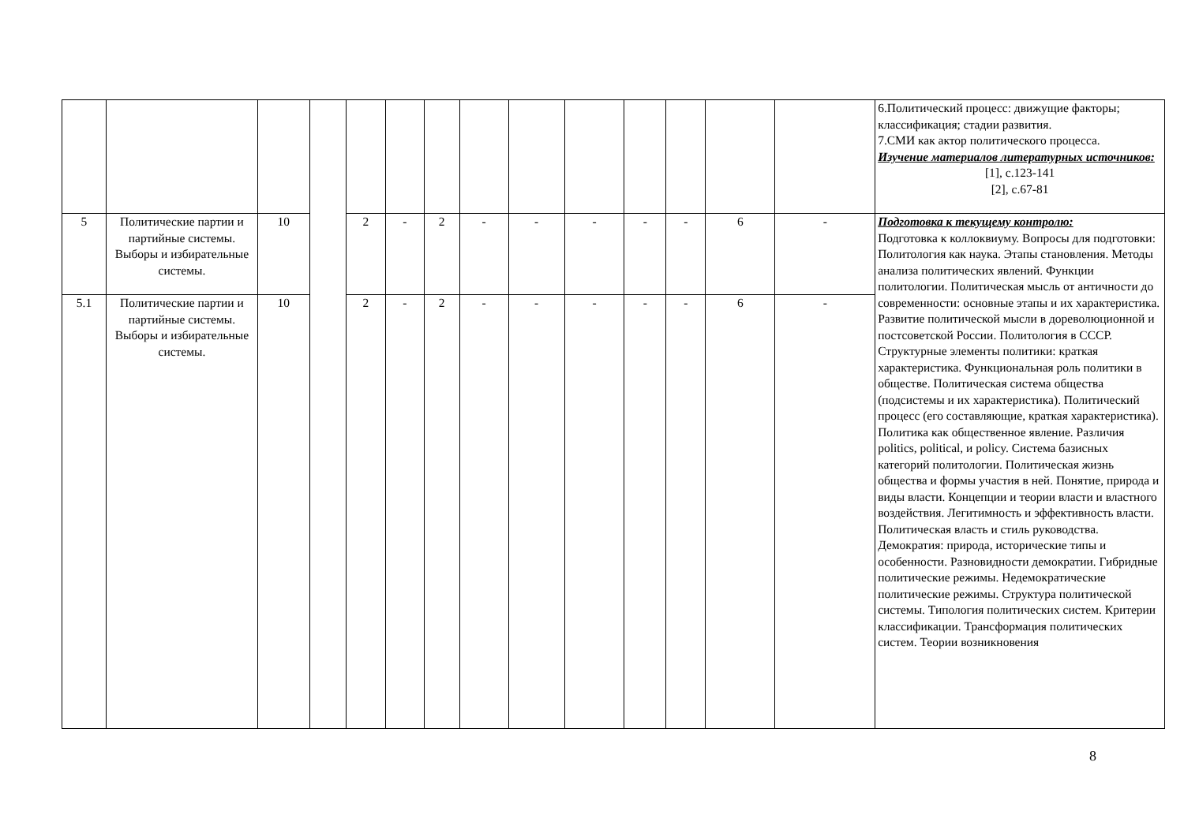| | | | | | | | | | | | | | | 6.Политический процесс: движущие факторы; классификация; стадии развития. 7.СМИ как актор политического процесса. Изучение материалов литературных источников: [1], с.123-141 [2], с.67-81 |
| 5 | Политические партии и партийные системы. Выборы и избирательные системы. | 10 | | 2 | - | 2 | - | - | - | - | - | 6 | - | Подготовка к текущему контролю: Подготовка к коллоквиуму. Вопросы для подготовки: Политология как наука. Этапы становления. Методы анализа политических явлений. Функции политологии. Политическая мысль от античности до современности: основные этапы и их характеристика. Развитие политической мысли в дореволюционной и постсоветской России. Политология в СССР. Структурные элементы политики: краткая характеристика. Функциональная роль политики в обществе. Политическая система общества (подсистемы и их характеристика). Политический процесс (его составляющие, краткая характеристика). Политика как общественное явление. Различия politics, political, и policy. Система базисных категорий политологии. Политическая жизнь общества и формы участия в ней. Понятие, природа и виды власти. Концепции и теории власти и властного воздействия. Легитимность и эффективность власти. Политическая власть и стиль руководства. Демократия: природа, исторические типы и особенности. Разновидности демократии. Гибридные политические режимы. Недемократические политические режимы. Структура политической системы. Типология политических систем. Критерии классификации. Трансформация политических систем. Теории возникновения |
| 5.1 | Политические партии и партийные системы. Выборы и избирательные системы. | 10 | | 2 | - | 2 | - | - | - | - | - | 6 | - | |
8